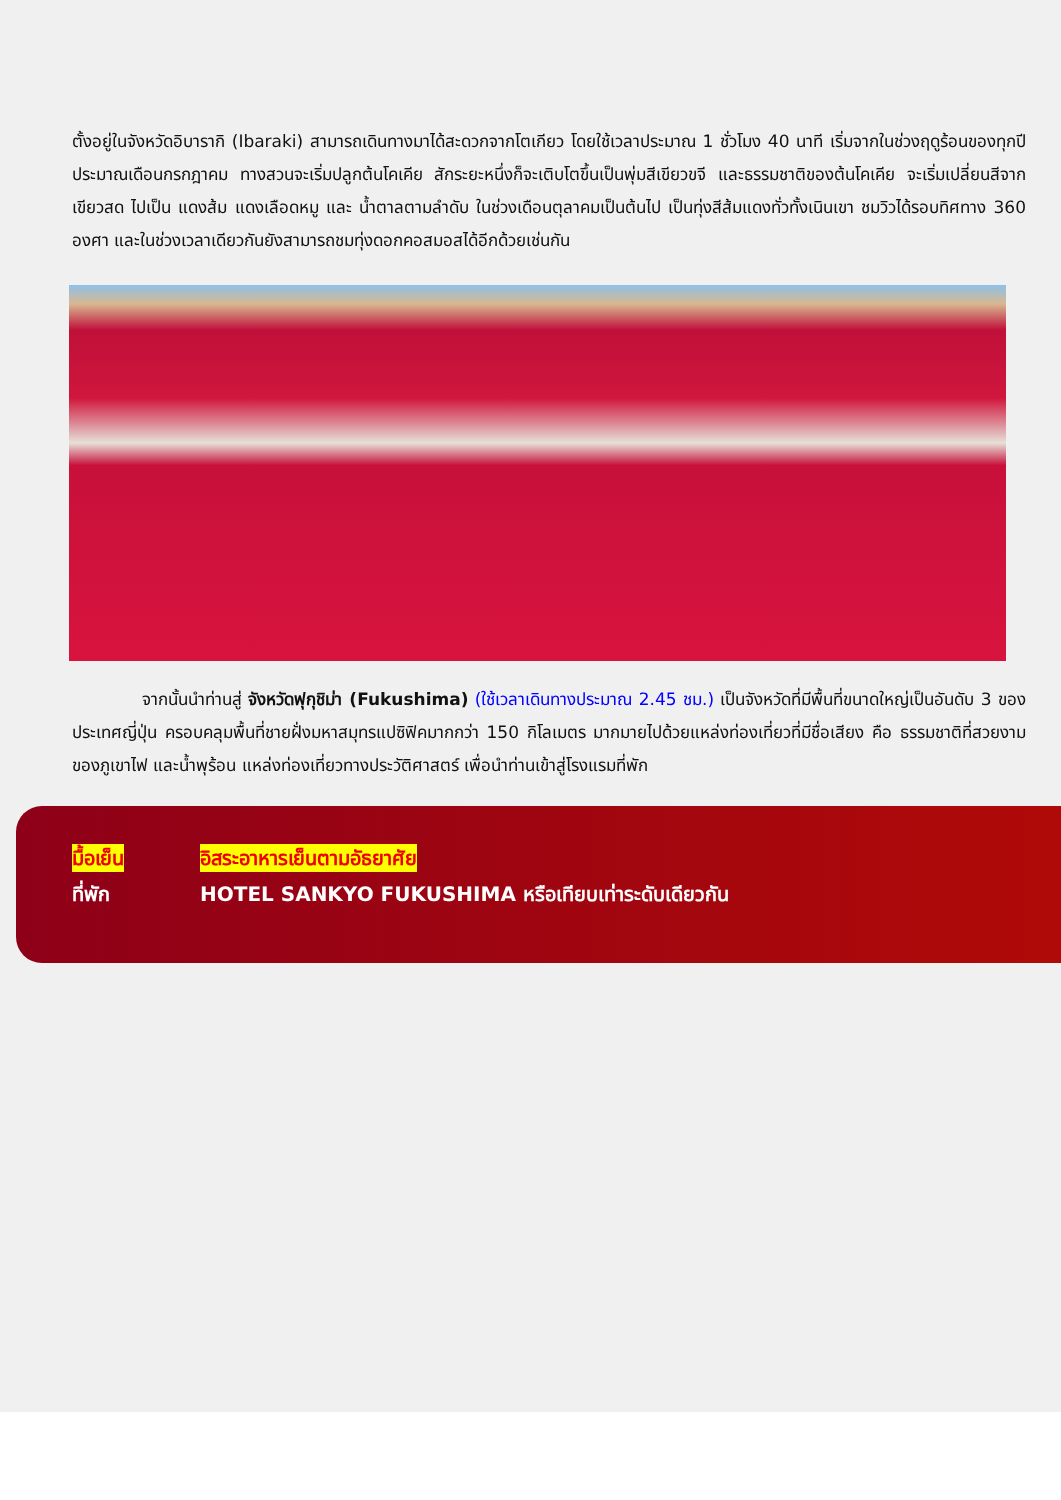ตั้งอยู่ในจังหวัดอิบารากิ (Ibaraki) สามารถเดินทางมาได้สะดวกจากโตเกียว โดยใช้เวลาประมาณ 1 ชั่วโมง 40 นาที เริ่มจากในช่วงฤดูร้อนของทุกปีประมาณเดือนกรกฎาคม ทางสวนจะเริ่มปลูกต้นโคเคีย สักระยะหนึ่งก็จะเติบโตขึ้นเป็นพุ่มสีเขียวขจี และธรรมชาติของต้นโคเคีย จะเริ่มเปลี่ยนสีจากเขียวสด ไปเป็น แดงส้ม แดงเลือดหมู และ น้ำตาลตามลำดับ ในช่วงเดือนตุลาคมเป็นต้นไป เป็นทุ่งสีส้มแดงทั่วทั้งเนินเขา ชมวิวได้รอบทิศทาง 360 องศา และในช่วงเวลาเดียวกันยังสามารถชมทุ่งดอกคอสมอสได้อีกด้วยเช่นกัน
จากนั้นนำท่านสู่ จังหวัดฟุกุชิม่า (Fukushima) (ใช้เวลาเดินทางประมาณ 2.45 ชม.) เป็นจังหวัดที่มีพื้นที่ขนาดใหญ่เป็นอันดับ 3 ของประเทศญี่ปุ่น ครอบคลุมพื้นที่ชายฝั่งมหาสมุทรแปซิฟิคมากกว่า 150 กิโลเมตร มากมายไปด้วยแหล่งท่องเที่ยวที่มีชื่อเสียง คือ ธรรมชาติที่สวยงามของภูเขาไฟ และน้ำพุร้อน แหล่งท่องเที่ยวทางประวัติศาสตร์ เพื่อนำท่านเข้าสู่โรงแรมที่พัก
มื้อเย็น อิสระอาหารเย็นตามอัธยาศัย
ที่พัก HOTEL SANKYO FUKUSHIMA หรือเทียบเท่าระดับเดียวกัน